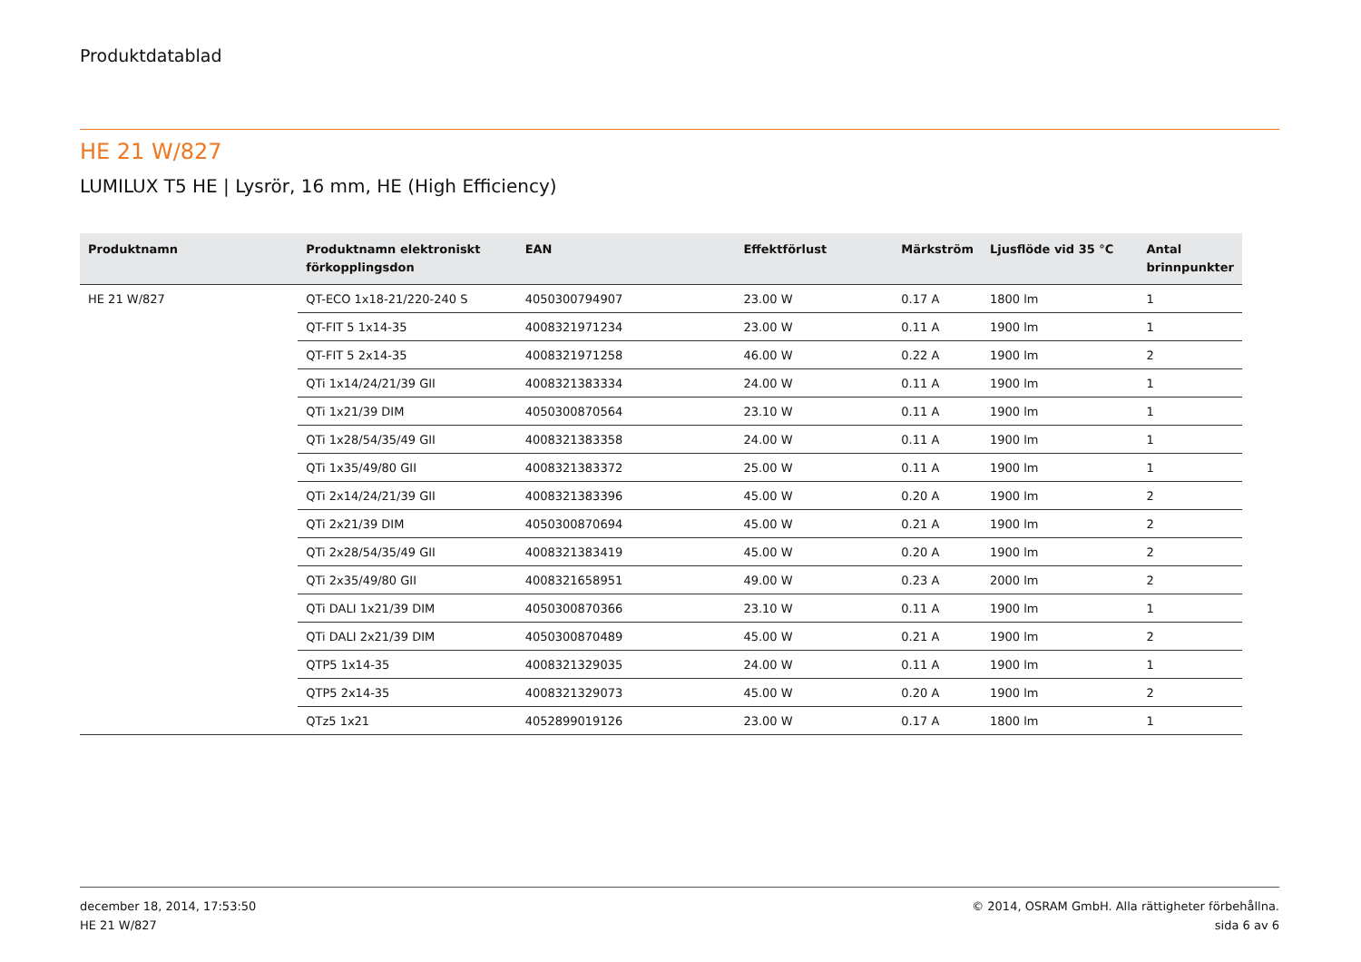Produktdatablad
HE 21 W/827
LUMILUX T5 HE | Lysrör, 16 mm, HE (High Efficiency)
| Produktnamn | Produktnamn elektroniskt förkopplingsdon | EAN | Effektförlust | Märkström | Ljusflöde vid 35 °C | Antal brinnpunkter |
| --- | --- | --- | --- | --- | --- | --- |
| HE 21 W/827 | QT-ECO 1x18-21/220-240 S | 4050300794907 | 23.00 W | 0.17 A | 1800 lm | 1 |
| | QT-FIT 5 1x14-35 | 4008321971234 | 23.00 W | 0.11 A | 1900 lm | 1 |
| | QT-FIT 5 2x14-35 | 4008321971258 | 46.00 W | 0.22 A | 1900 lm | 2 |
| | QTi 1x14/24/21/39 GII | 4008321383334 | 24.00 W | 0.11 A | 1900 lm | 1 |
| | QTi 1x21/39 DIM | 4050300870564 | 23.10 W | 0.11 A | 1900 lm | 1 |
| | QTi 1x28/54/35/49 GII | 4008321383358 | 24.00 W | 0.11 A | 1900 lm | 1 |
| | QTi 1x35/49/80 GII | 4008321383372 | 25.00 W | 0.11 A | 1900 lm | 1 |
| | QTi 2x14/24/21/39 GII | 4008321383396 | 45.00 W | 0.20 A | 1900 lm | 2 |
| | QTi 2x21/39 DIM | 4050300870694 | 45.00 W | 0.21 A | 1900 lm | 2 |
| | QTi 2x28/54/35/49 GII | 4008321383419 | 45.00 W | 0.20 A | 1900 lm | 2 |
| | QTi 2x35/49/80 GII | 4008321658951 | 49.00 W | 0.23 A | 2000 lm | 2 |
| | QTi DALI 1x21/39 DIM | 4050300870366 | 23.10 W | 0.11 A | 1900 lm | 1 |
| | QTi DALI 2x21/39 DIM | 4050300870489 | 45.00 W | 0.21 A | 1900 lm | 2 |
| | QTP5 1x14-35 | 4008321329035 | 24.00 W | 0.11 A | 1900 lm | 1 |
| | QTP5 2x14-35 | 4008321329073 | 45.00 W | 0.20 A | 1900 lm | 2 |
| | QTz5 1x21 | 4052899019126 | 23.00 W | 0.17 A | 1800 lm | 1 |
december 18, 2014, 17:53:50
HE 21 W/827
© 2014, OSRAM GmbH. Alla rättigheter förbehållna.
sida 6 av 6